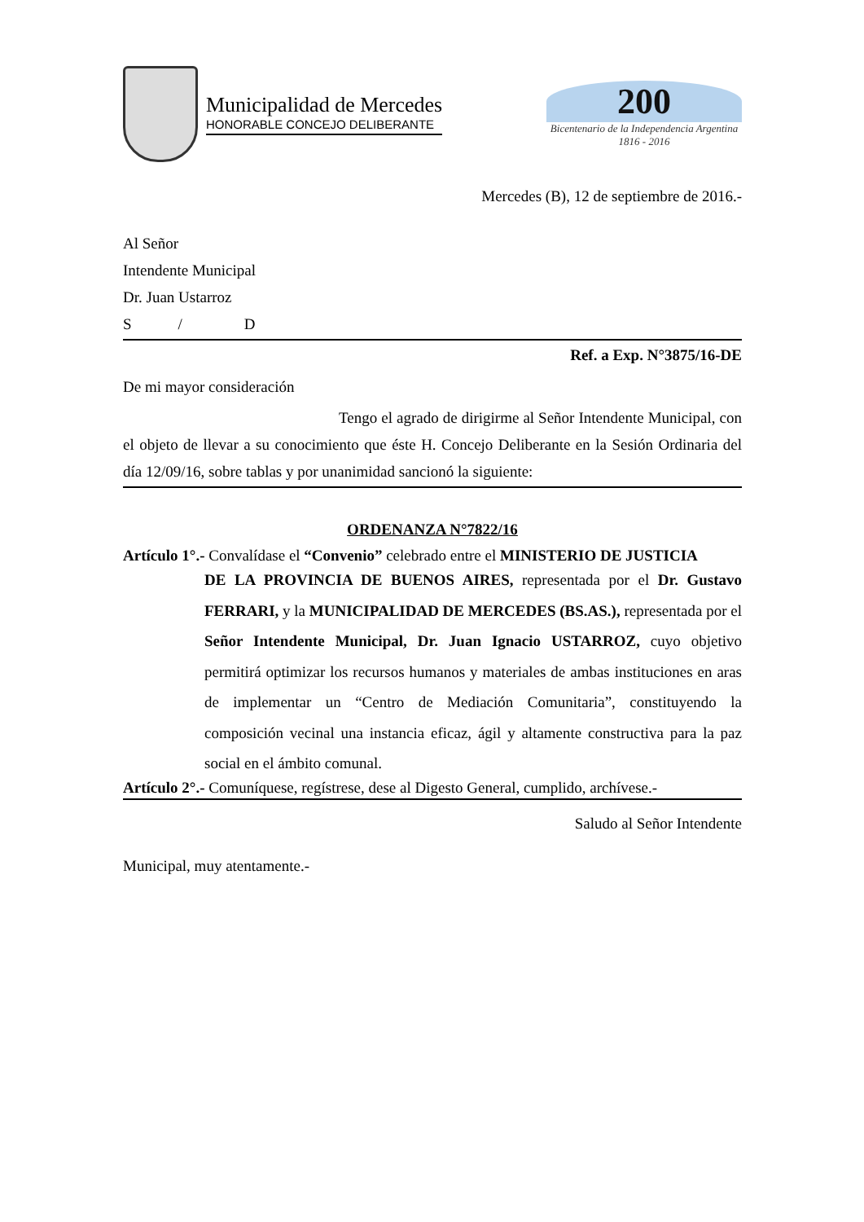Municipalidad de Mercedes
HONORABLE CONCEJO DELIBERANTE
200
Bicentenario de la Independencia Argentina
1816 - 2016
Mercedes (B), 12 de septiembre de 2016.-
Al Señor
Intendente Municipal
Dr. Juan Ustarroz
S / D
Ref. a Exp. N°3875/16-DE
De mi mayor consideración
Tengo el agrado de dirigirme al Señor Intendente Municipal, con el objeto de llevar a su conocimiento que éste H. Concejo Deliberante en la Sesión Ordinaria del día 12/09/16, sobre tablas y por unanimidad sancionó la siguiente:
ORDENANZA N°7822/16
Artículo 1°.- Convalídase el “Convenio” celebrado entre el MINISTERIO DE JUSTICIA
DE LA PROVINCIA DE BUENOS AIRES, representada por el Dr. Gustavo FERRARI, y la MUNICIPALIDAD DE MERCEDES (BS.AS.), representada por el Señor Intendente Municipal, Dr. Juan Ignacio USTARROZ, cuyo objetivo permitirá optimizar los recursos humanos y materiales de ambas instituciones en aras de implementar un “Centro de Mediación Comunitaria”, constituyendo la composición vecinal una instancia eficaz, ágil y altamente constructiva para la paz social en el ámbito comunal.
Artículo 2°.- Comuníquese, regístrese, dese al Digesto General, cumplido, archívese.-
Saludo al Señor Intendente
Municipal, muy atentamente.-